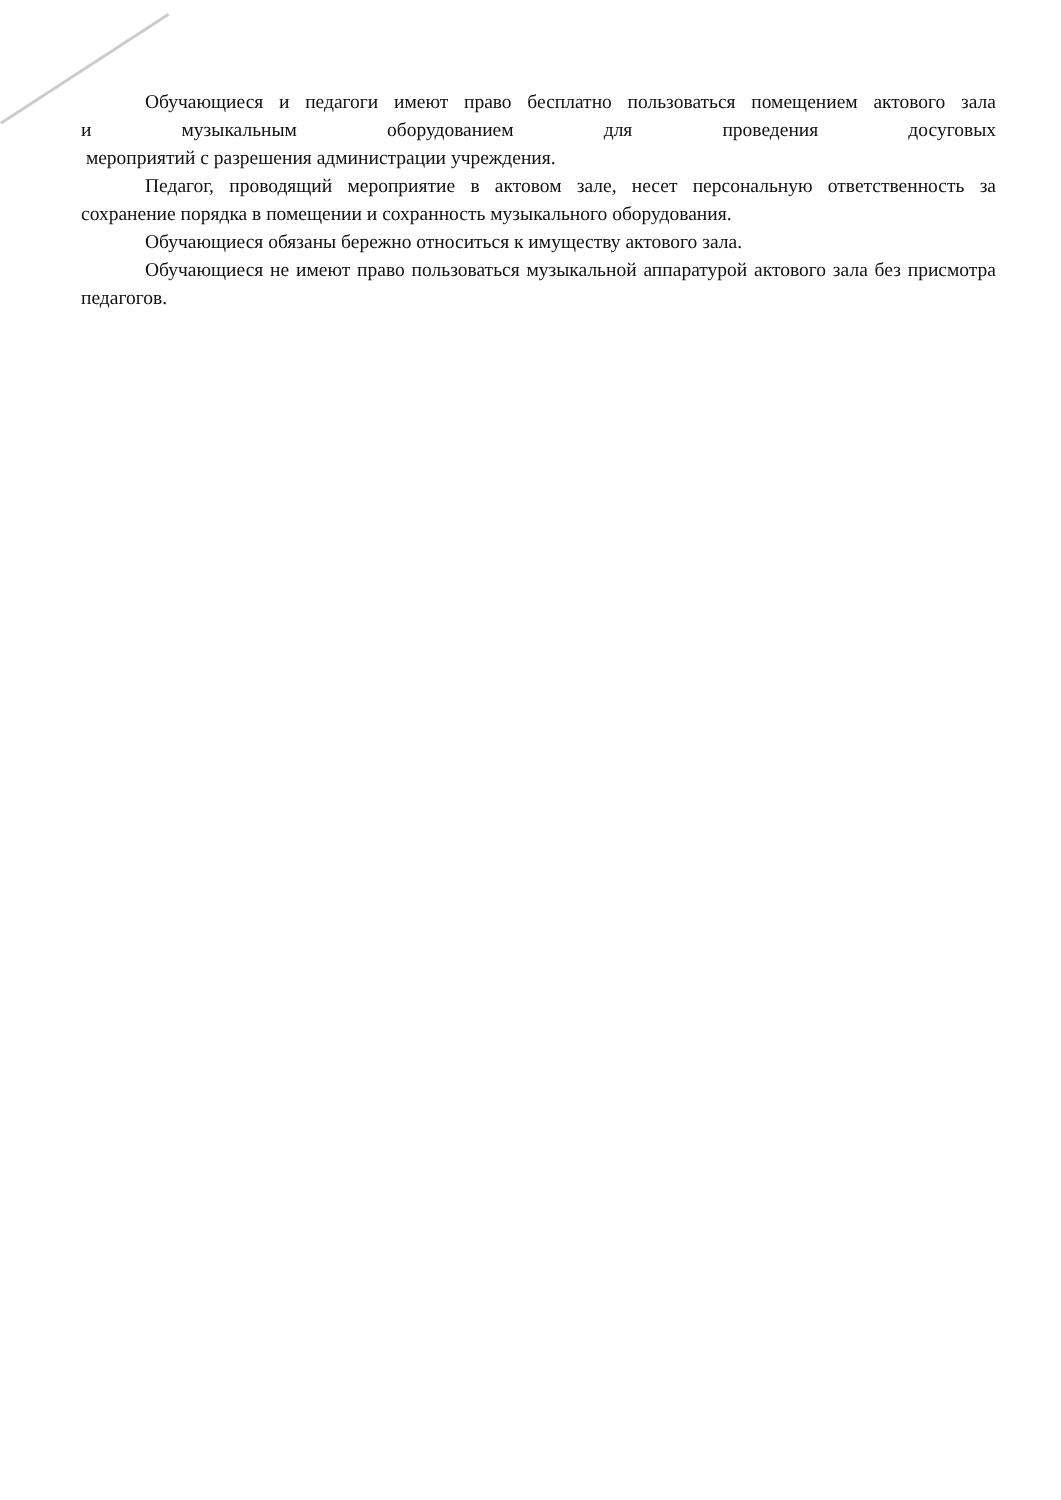Обучающиеся и педагоги имеют право бесплатно пользоваться помещением актового зала
и музыкальным оборудованием для проведения досуговых
мероприятий с разрешения администрации учреждения.
Педагог, проводящий мероприятие в актовом зале, несет персональную ответственность за сохранение порядка в помещении и сохранность музыкального оборудования.
Обучающиеся обязаны бережно относиться к имуществу актового зала.
Обучающиеся не имеют право пользоваться музыкальной аппаратурой актового зала без присмотра педагогов.